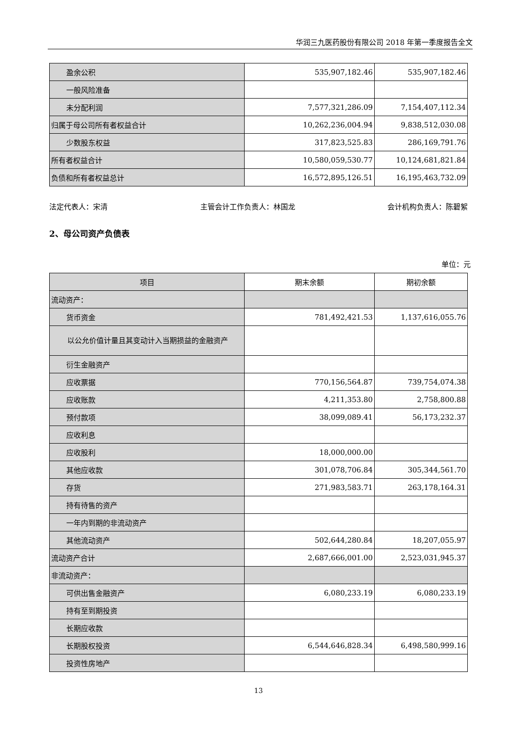华润三九医药股份有限公司 2018 年第一季度报告全文
| 盈余公积 | 535,907,182.46 | 535,907,182.46 |
| 一般风险准备 | | |
| 未分配利润 | 7,577,321,286.09 | 7,154,407,112.34 |
| 归属于母公司所有者权益合计 | 10,262,236,004.94 | 9,838,512,030.08 |
| 少数股东权益 | 317,823,525.83 | 286,169,791.76 |
| 所有者权益合计 | 10,580,059,530.77 | 10,124,681,821.84 |
| 负债和所有者权益总计 | 16,572,895,126.51 | 16,195,463,732.09 |
法定代表人：宋清 主管会计工作负责人：林国龙 会计机构负责人：陈碧絮
2、母公司资产负债表
单位：元
| 项目 | 期末余额 | 期初余额 |
| 流动资产： | | |
| 货币资金 | 781,492,421.53 | 1,137,616,055.76 |
| 以公允价值计量且其变动计入当期损益的金融资产 | | |
| 衍生金融资产 | | |
| 应收票据 | 770,156,564.87 | 739,754,074.38 |
| 应收账款 | 4,211,353.80 | 2,758,800.88 |
| 预付款项 | 38,099,089.41 | 56,173,232.37 |
| 应收利息 | | |
| 应收股利 | 18,000,000.00 | |
| 其他应收款 | 301,078,706.84 | 305,344,561.70 |
| 存货 | 271,983,583.71 | 263,178,164.31 |
| 持有待售的资产 | | |
| 一年内到期的非流动资产 | | |
| 其他流动资产 | 502,644,280.84 | 18,207,055.97 |
| 流动资产合计 | 2,687,666,001.00 | 2,523,031,945.37 |
| 非流动资产： | | |
| 可供出售金融资产 | 6,080,233.19 | 6,080,233.19 |
| 持有至到期投资 | | |
| 长期应收款 | | |
| 长期股权投资 | 6,544,646,828.34 | 6,498,580,999.16 |
| 投资性房地产 | | |
13